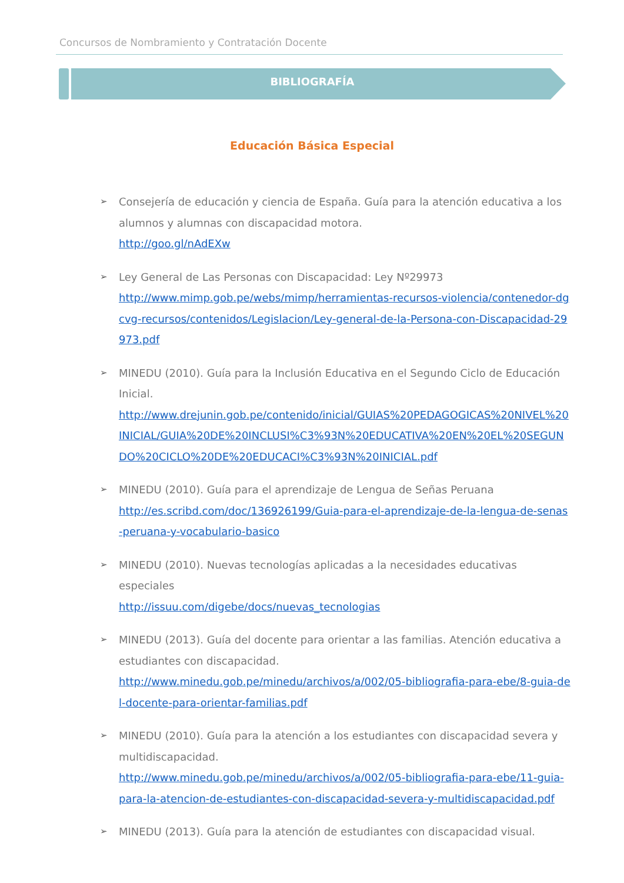Concursos de Nombramiento y Contratación Docente
BIBLIOGRAFÍA
Educación Básica Especial
➢ Consejería de educación y ciencia de España. Guía para la atención educativa a los alumnos y alumnas con discapacidad motora.
http://goo.gl/nAdEXw
➢ Ley General de Las Personas con Discapacidad: Ley Nº29973
http://www.mimp.gob.pe/webs/mimp/herramientas-recursos-violencia/contenedor-dgcvg-recursos/contenidos/Legislacion/Ley-general-de-la-Persona-con-Discapacidad-29973.pdf
➢ MINEDU (2010). Guía para la Inclusión Educativa en el Segundo Ciclo de Educación Inicial.
http://www.drejunin.gob.pe/contenido/inicial/GUIAS%20PEDAGOGICAS%20NIVEL%20INICIAL/GUIA%20DE%20INCLUSI%C3%93N%20EDUCATIVA%20EN%20EL%20SEGUNDO%20CICLO%20DE%20EDUCACI%C3%93N%20INICIAL.pdf
➢ MINEDU (2010). Guía para el aprendizaje de Lengua de Señas Peruana
http://es.scribd.com/doc/136926199/Guia-para-el-aprendizaje-de-la-lengua-de-senas-peruana-y-vocabulario-basico
➢ MINEDU (2010). Nuevas tecnologías aplicadas a la necesidades educativas especiales
http://issuu.com/digebe/docs/nuevas_tecnologias
➢ MINEDU (2013). Guía del docente para orientar a las familias. Atención educativa a estudiantes con discapacidad.
http://www.minedu.gob.pe/minedu/archivos/a/002/05-bibliografia-para-ebe/8-guia-del-docente-para-orientar-familias.pdf
➢ MINEDU (2010). Guía para la atención a los estudiantes con discapacidad severa y multidiscapacidad.
http://www.minedu.gob.pe/minedu/archivos/a/002/05-bibliografia-para-ebe/11-guia-para-la-atencion-de-estudiantes-con-discapacidad-severa-y-multidiscapacidad.pdf
➢ MINEDU (2013). Guía para la atención de estudiantes con discapacidad visual.